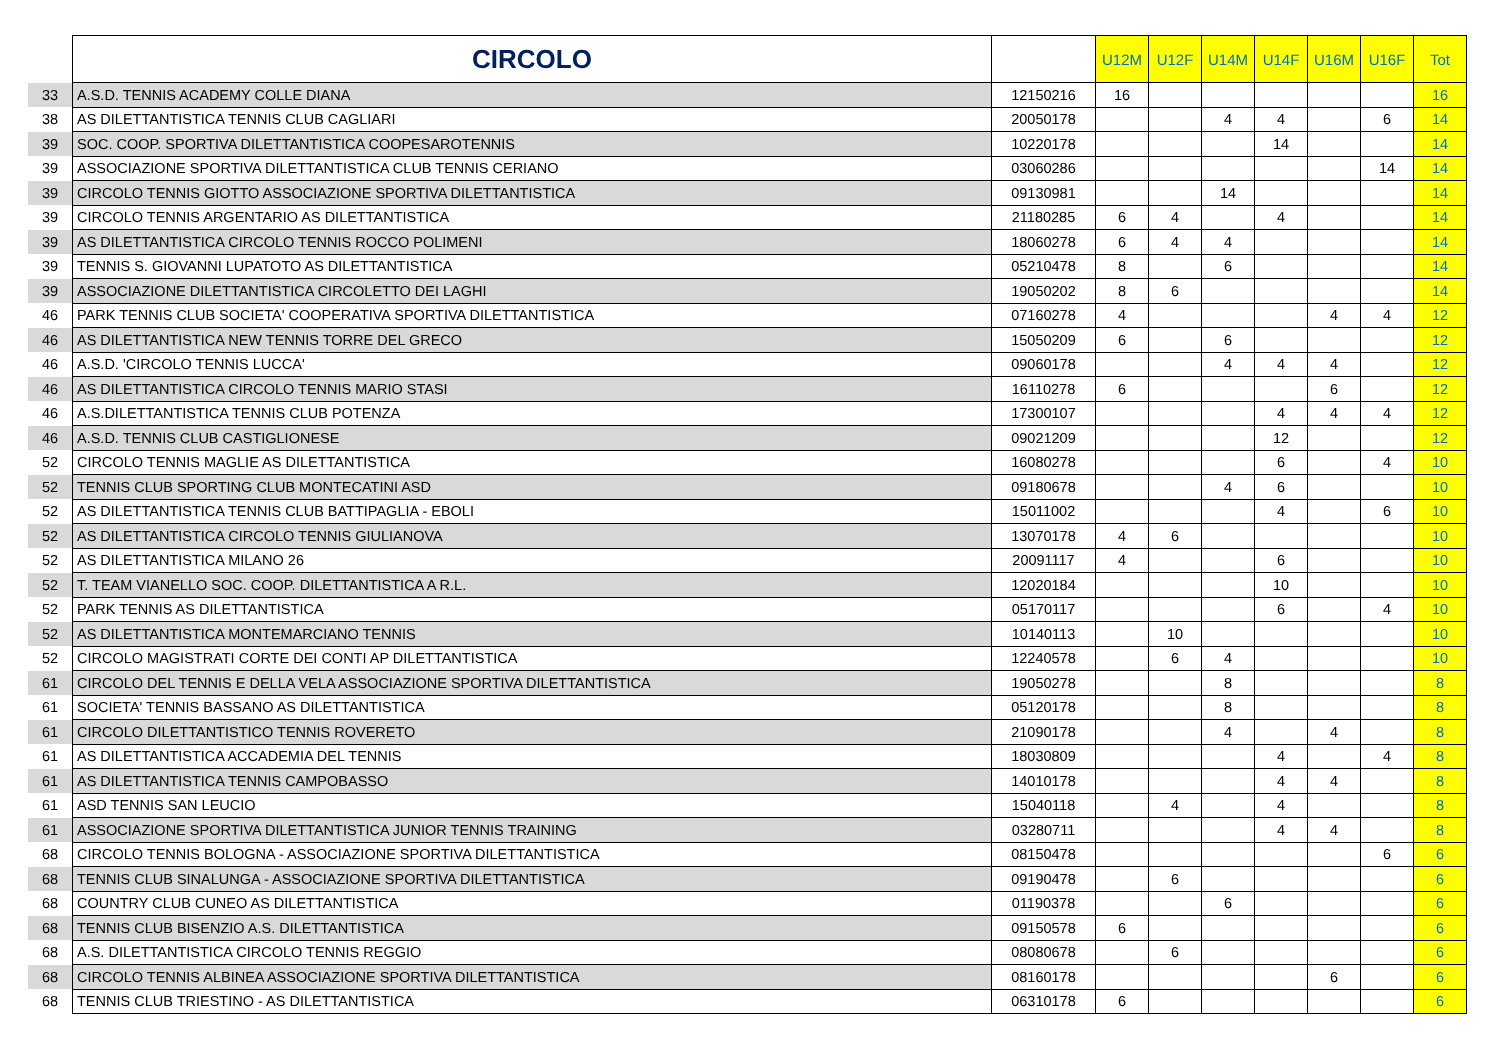| | CIRCOLO | | U12M | U12F | U14M | U14F | U16M | U16F | Tot |
| --- | --- | --- | --- | --- | --- | --- | --- | --- | --- |
| 33 | A.S.D. TENNIS ACADEMY COLLE DIANA | 12150216 | 16 | | | | | | 16 |
| 38 | AS DILETTANTISTICA TENNIS CLUB CAGLIARI | 20050178 | | | 4 | 4 | | 6 | 14 |
| 39 | SOC. COOP. SPORTIVA DILETTANTISTICA COOPESAROTENNIS | 10220178 | | | | 14 | | | 14 |
| 39 | ASSOCIAZIONE SPORTIVA DILETTANTISTICA CLUB TENNIS CERIANO | 03060286 | | | | | | 14 | 14 |
| 39 | CIRCOLO TENNIS GIOTTO ASSOCIAZIONE SPORTIVA DILETTANTISTICA | 09130981 | | | 14 | | | | 14 |
| 39 | CIRCOLO TENNIS ARGENTARIO AS DILETTANTISTICA | 21180285 | 6 | 4 | | 4 | | | 14 |
| 39 | AS DILETTANTISTICA CIRCOLO TENNIS ROCCO POLIMENI | 18060278 | 6 | 4 | 4 | | | | 14 |
| 39 | TENNIS S. GIOVANNI LUPATOTO AS DILETTANTISTICA | 05210478 | 8 | | 6 | | | | 14 |
| 39 | ASSOCIAZIONE DILETTANTISTICA CIRCOLETTO DEI LAGHI | 19050202 | 8 | 6 | | | | | 14 |
| 46 | PARK TENNIS CLUB SOCIETA' COOPERATIVA SPORTIVA DILETTANTISTICA | 07160278 | 4 | | | | 4 | 4 | 12 |
| 46 | AS DILETTANTISTICA NEW TENNIS TORRE DEL GRECO | 15050209 | 6 | | 6 | | | | 12 |
| 46 | A.S.D. 'CIRCOLO TENNIS LUCCA' | 09060178 | | | 4 | 4 | 4 | | 12 |
| 46 | AS DILETTANTISTICA CIRCOLO TENNIS MARIO STASI | 16110278 | 6 | | | | 6 | | 12 |
| 46 | A.S.DILETTANTISTICA TENNIS CLUB POTENZA | 17300107 | | | | 4 | 4 | 4 | 12 |
| 46 | A.S.D. TENNIS CLUB CASTIGLIONESE | 09021209 | | | | 12 | | | 12 |
| 52 | CIRCOLO TENNIS MAGLIE AS DILETTANTISTICA | 16080278 | | | | 6 | | 4 | 10 |
| 52 | TENNIS CLUB SPORTING CLUB MONTECATINI ASD | 09180678 | | | 4 | 6 | | | 10 |
| 52 | AS DILETTANTISTICA TENNIS CLUB BATTIPAGLIA - EBOLI | 15011002 | | | | 4 | | 6 | 10 |
| 52 | AS DILETTANTISTICA CIRCOLO TENNIS GIULIANOVA | 13070178 | 4 | 6 | | | | | 10 |
| 52 | AS DILETTANTISTICA MILANO 26 | 20091117 | 4 | | | 6 | | | 10 |
| 52 | T. TEAM VIANELLO SOC. COOP. DILETTANTISTICA A R.L. | 12020184 | | | | 10 | | | 10 |
| 52 | PARK TENNIS AS DILETTANTISTICA | 05170117 | | | | 6 | | 4 | 10 |
| 52 | AS DILETTANTISTICA MONTEMARCIANO TENNIS | 10140113 | | 10 | | | | | 10 |
| 52 | CIRCOLO MAGISTRATI CORTE DEI CONTI AP DILETTANTISTICA | 12240578 | | 6 | 4 | | | | 10 |
| 61 | CIRCOLO DEL TENNIS E DELLA VELA ASSOCIAZIONE SPORTIVA DILETTANTISTICA | 19050278 | | | 8 | | | | 8 |
| 61 | SOCIETA' TENNIS BASSANO AS DILETTANTISTICA | 05120178 | | | 8 | | | | 8 |
| 61 | CIRCOLO DILETTANTISTICO TENNIS ROVERETO | 21090178 | | | 4 | | 4 | | 8 |
| 61 | AS DILETTANTISTICA ACCADEMIA DEL TENNIS | 18030809 | | | | 4 | | 4 | 8 |
| 61 | AS DILETTANTISTICA TENNIS CAMPOBASSO | 14010178 | | | | 4 | 4 | | 8 |
| 61 | ASD TENNIS SAN LEUCIO | 15040118 | | 4 | | 4 | | | 8 |
| 61 | ASSOCIAZIONE SPORTIVA DILETTANTISTICA JUNIOR TENNIS TRAINING | 03280711 | | | | 4 | 4 | | 8 |
| 68 | CIRCOLO TENNIS BOLOGNA - ASSOCIAZIONE SPORTIVA DILETTANTISTICA | 08150478 | | | | | | 6 | 6 |
| 68 | TENNIS CLUB SINALUNGA - ASSOCIAZIONE SPORTIVA DILETTANTISTICA | 09190478 | | 6 | | | | | 6 |
| 68 | COUNTRY CLUB CUNEO AS DILETTANTISTICA | 01190378 | | | 6 | | | | 6 |
| 68 | TENNIS CLUB BISENZIO A.S. DILETTANTISTICA | 09150578 | 6 | | | | | | 6 |
| 68 | A.S. DILETTANTISTICA CIRCOLO TENNIS REGGIO | 08080678 | | 6 | | | | | 6 |
| 68 | CIRCOLO TENNIS ALBINEA ASSOCIAZIONE SPORTIVA DILETTANTISTICA | 08160178 | | | | | 6 | | 6 |
| 68 | TENNIS CLUB TRIESTINO - AS DILETTANTISTICA | 06310178 | 6 | | | | | | 6 |